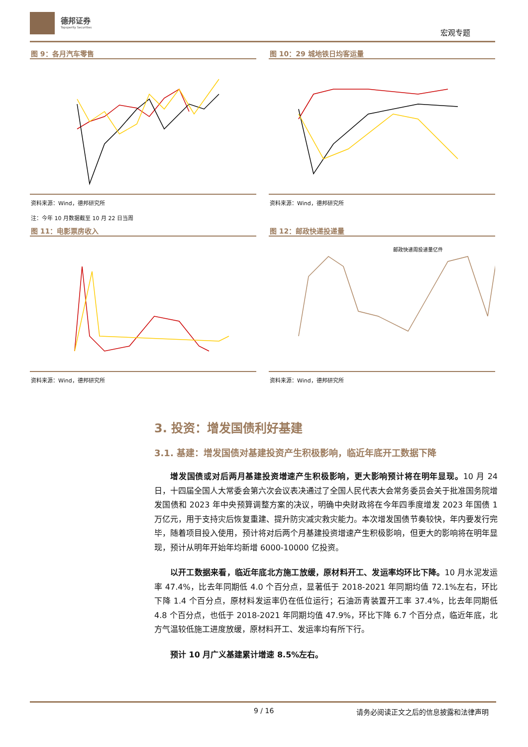德邦证券
Topsperity Securities
宏观专题
图 9：各月汽车零售
资料来源：Wind，德邦研究所
注：今年 10 月数据截至 10 月 22 日当周
图 10：29 城地铁日均客运量
资料来源：Wind，德邦研究所
图 11：电影票房收入
资料来源：Wind，德邦研究所
图 12：邮政快递投递量
邮政快递周投递量亿件
资料来源：Wind，德邦研究所
3. 投资：增发国债利好基建
3.1. 基建：增发国债对基建投资产生积极影响，临近年底开工数据下降
增发国债或对后两月基建投资增速产生积极影响，更大影响预计将在明年显现。10 月 24 日，十四届全国人大常委会第六次会议表决通过了全国人民代表大会常务委员会关于批准国务院增发国债和 2023 年中央预算调整方案的决议，明确中央财政将在今年四季度增发 2023 年国债 1 万亿元，用于支持灾后恢复重建、提升防灾减灾救灾能力。本次增发国债节奏较快，年内要发行完毕，随着项目投入使用，预计将对后两个月基建投资增速产生积极影响，但更大的影响将在明年显现，预计从明年开始年均新增 6000-10000 亿投资。
以开工数据来看，临近年底北方施工放缓，原材料开工、发运率均环比下降。10 月水泥发运率 47.4%，比去年同期低 4.0 个百分点，显著低于 2018-2021 年同期均值 72.1%左右，环比下降 1.4 个百分点，原材料发运率仍在低位运行；石油沥青装置开工率 37.4%，比去年同期低 4.8 个百分点，也低于 2018-2021 年同期均值 47.9%，环比下降 6.7 个百分点，临近年底，北方气温较低施工进度放缓，原材料开工、发运率均有所下行。
预计 10 月广义基建累计增速 8.5%左右。
9 / 16 请务必阅读正文之后的信息披露和法律声明